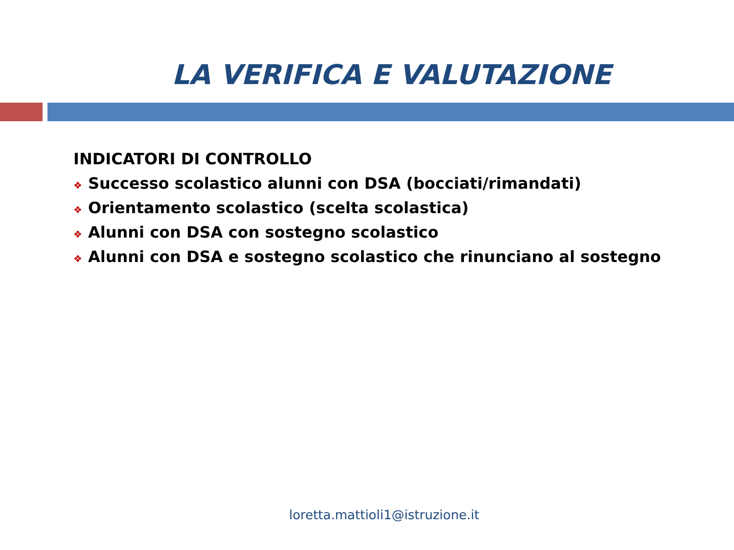LA VERIFICA E VALUTAZIONE
INDICATORI DI CONTROLLO
❖ Successo scolastico alunni con DSA (bocciati/rimandati)
❖ Orientamento scolastico (scelta scolastica)
❖ Alunni con DSA con sostegno scolastico
❖ Alunni con DSA e sostegno scolastico che rinunciano al sostegno
loretta.mattioli1@istruzione.it